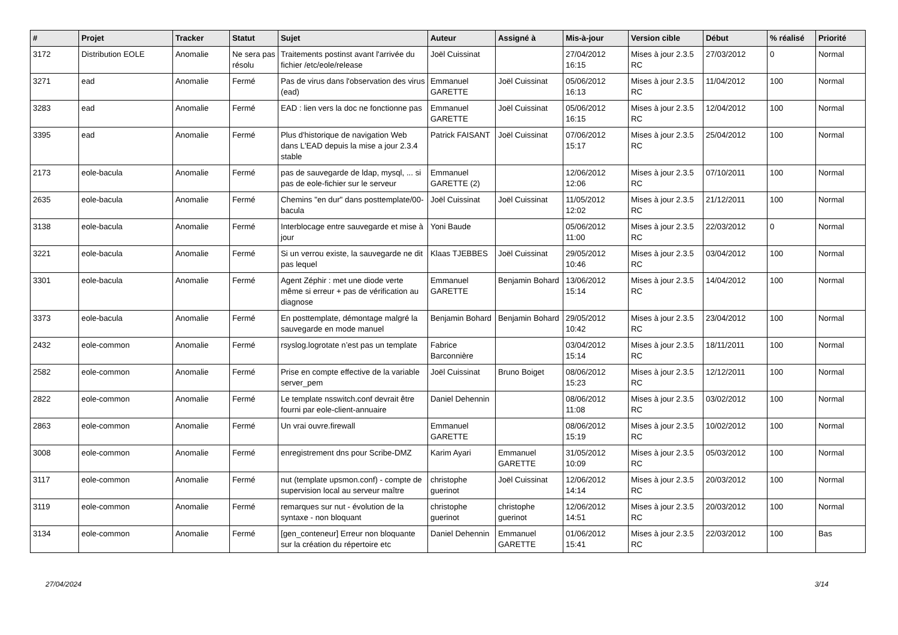| # | Projet | Tracker | Statut | Sujet | Auteur | Assigné à | Mis-à-jour | Version cible | Début | % réalisé | Priorité |
| --- | --- | --- | --- | --- | --- | --- | --- | --- | --- | --- | --- |
| 3172 | Distribution EOLE | Anomalie | Ne sera pas résolu | Traitements postinst avant l'arrivée du fichier /etc/eole/release | Joël Cuissinat | | 27/04/2012 16:15 | Mises à jour 2.3.5 RC | 27/03/2012 | 0 | Normal |
| 3271 | ead | Anomalie | Fermé | Pas de virus dans l'observation des virus (ead) | Emmanuel GARETTE | Joël Cuissinat | 05/06/2012 16:13 | Mises à jour 2.3.5 RC | 11/04/2012 | 100 | Normal |
| 3283 | ead | Anomalie | Fermé | EAD : lien vers la doc ne fonctionne pas | Emmanuel GARETTE | Joël Cuissinat | 05/06/2012 16:15 | Mises à jour 2.3.5 RC | 12/04/2012 | 100 | Normal |
| 3395 | ead | Anomalie | Fermé | Plus d'historique de navigation Web dans L'EAD depuis la mise a jour 2.3.4 stable | Patrick FAISANT | Joël Cuissinat | 07/06/2012 15:17 | Mises à jour 2.3.5 RC | 25/04/2012 | 100 | Normal |
| 2173 | eole-bacula | Anomalie | Fermé | pas de sauvegarde de ldap, mysql, ... si pas de eole-fichier sur le serveur | Emmanuel GARETTE (2) | | 12/06/2012 12:06 | Mises à jour 2.3.5 RC | 07/10/2011 | 100 | Normal |
| 2635 | eole-bacula | Anomalie | Fermé | Chemins "en dur" dans posttemplate/00-bacula | Joël Cuissinat | Joël Cuissinat | 11/05/2012 12:02 | Mises à jour 2.3.5 RC | 21/12/2011 | 100 | Normal |
| 3138 | eole-bacula | Anomalie | Fermé | Interblocage entre sauvegarde et mise à jour | Yoni Baude | | 05/06/2012 11:00 | Mises à jour 2.3.5 RC | 22/03/2012 | 0 | Normal |
| 3221 | eole-bacula | Anomalie | Fermé | Si un verrou existe, la sauvegarde ne dit pas lequel | Klaas TJEBBES | Joël Cuissinat | 29/05/2012 10:46 | Mises à jour 2.3.5 RC | 03/04/2012 | 100 | Normal |
| 3301 | eole-bacula | Anomalie | Fermé | Agent Zéphir : met une diode verte même si erreur + pas de vérification au diagnose | Emmanuel GARETTE | Benjamin Bohard | 13/06/2012 15:14 | Mises à jour 2.3.5 RC | 14/04/2012 | 100 | Normal |
| 3373 | eole-bacula | Anomalie | Fermé | En posttemplate, démontage malgré la sauvegarde en mode manuel | Benjamin Bohard | Benjamin Bohard | 29/05/2012 10:42 | Mises à jour 2.3.5 RC | 23/04/2012 | 100 | Normal |
| 2432 | eole-common | Anomalie | Fermé | rsyslog.logrotate n’est pas un template | Fabrice Barconnière | | 03/04/2012 15:14 | Mises à jour 2.3.5 RC | 18/11/2011 | 100 | Normal |
| 2582 | eole-common | Anomalie | Fermé | Prise en compte effective de la variable server_pem | Joël Cuissinat | Bruno Boiget | 08/06/2012 15:23 | Mises à jour 2.3.5 RC | 12/12/2011 | 100 | Normal |
| 2822 | eole-common | Anomalie | Fermé | Le template nsswitch.conf devrait être fourni par eole-client-annuaire | Daniel Dehennin | | 08/06/2012 11:08 | Mises à jour 2.3.5 RC | 03/02/2012 | 100 | Normal |
| 2863 | eole-common | Anomalie | Fermé | Un vrai ouvre.firewall | Emmanuel GARETTE | | 08/06/2012 15:19 | Mises à jour 2.3.5 RC | 10/02/2012 | 100 | Normal |
| 3008 | eole-common | Anomalie | Fermé | enregistrement dns pour Scribe-DMZ | Karim Ayari | Emmanuel GARETTE | 31/05/2012 10:09 | Mises à jour 2.3.5 RC | 05/03/2012 | 100 | Normal |
| 3117 | eole-common | Anomalie | Fermé | nut (template upsmon.conf) - compte de supervision local au serveur maître | christophe guerinot | Joël Cuissinat | 12/06/2012 14:14 | Mises à jour 2.3.5 RC | 20/03/2012 | 100 | Normal |
| 3119 | eole-common | Anomalie | Fermé | remarques sur nut - évolution de la syntaxe - non bloquant | christophe guerinot | christophe guerinot | 12/06/2012 14:51 | Mises à jour 2.3.5 RC | 20/03/2012 | 100 | Normal |
| 3134 | eole-common | Anomalie | Fermé | [gen_conteneur] Erreur non bloquante sur la création du répertoire etc | Daniel Dehennin | Emmanuel GARETTE | 01/06/2012 15:41 | Mises à jour 2.3.5 RC | 22/03/2012 | 100 | Bas |
27/04/2024 3/14